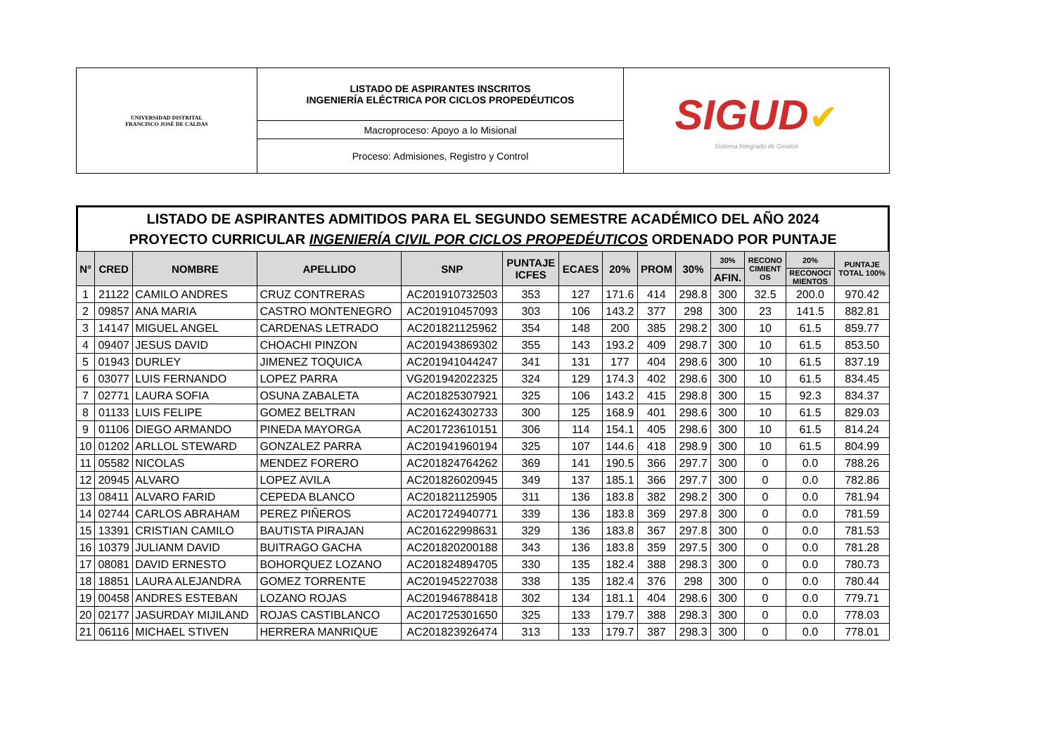| UNIVERSIDAD DISTRITAL FRANCISCO JOSÉ DE CALDAS | LISTADO DE ASPIRANTES INSCRITOS INGENIERÍA ELÉCTRICA POR CICLOS PROPEDÉUTICOS | SIGUD ✔ Sistema Integrado de Gestión |
| | Macroproceso: Apoyo a lo Misional | |
| | Proceso: Admisiones, Registro y Control | |
LISTADO DE ASPIRANTES ADMITIDOS PARA EL SEGUNDO SEMESTRE ACADÉMICO DEL AÑO 2024
PROYECTO CURRICULAR INGENIERÍA CIVIL POR CICLOS PROPEDÉUTICOS ORDENADO POR PUNTAJE
| N° | CRED | NOMBRE | APELLIDO | SNP | PUNTAJE ICFES | ECAES | 20% | PROM | 30% | 30% | RECONO CIMIENT OS | 20% | PUNTAJE TOTAL 100% |
| --- | --- | --- | --- | --- | --- | --- | --- | --- | --- | --- | --- | --- | --- |
| | | | | | | | | | | AFIN. | | RECONOCI MIENTOS | |
| 1 | 21122 | CAMILO ANDRES | CRUZ CONTRERAS | AC201910732503 | 353 | 127 | 171.6 | 414 | 298.8 | 300 | 32.5 | 200.0 | 970.42 |
| 2 | 09857 | ANA MARIA | CASTRO MONTENEGRO | AC201910457093 | 303 | 106 | 143.2 | 377 | 298 | 300 | 23 | 141.5 | 882.81 |
| 3 | 14147 | MIGUEL ANGEL | CARDENAS LETRADO | AC201821125962 | 354 | 148 | 200 | 385 | 298.2 | 300 | 10 | 61.5 | 859.77 |
| 4 | 09407 | JESUS DAVID | CHOACHI PINZON | AC201943869302 | 355 | 143 | 193.2 | 409 | 298.7 | 300 | 10 | 61.5 | 853.50 |
| 5 | 01943 | DURLEY | JIMENEZ TOQUICA | AC201941044247 | 341 | 131 | 177 | 404 | 298.6 | 300 | 10 | 61.5 | 837.19 |
| 6 | 03077 | LUIS FERNANDO | LOPEZ PARRA | VG201942022325 | 324 | 129 | 174.3 | 402 | 298.6 | 300 | 10 | 61.5 | 834.45 |
| 7 | 02771 | LAURA SOFIA | OSUNA ZABALETA | AC201825307921 | 325 | 106 | 143.2 | 415 | 298.8 | 300 | 15 | 92.3 | 834.37 |
| 8 | 01133 | LUIS FELIPE | GOMEZ BELTRAN | AC201624302733 | 300 | 125 | 168.9 | 401 | 298.6 | 300 | 10 | 61.5 | 829.03 |
| 9 | 01106 | DIEGO ARMANDO | PINEDA MAYORGA | AC201723610151 | 306 | 114 | 154.1 | 405 | 298.6 | 300 | 10 | 61.5 | 814.24 |
| 10 | 01202 | ARLLOL STEWARD | GONZALEZ PARRA | AC201941960194 | 325 | 107 | 144.6 | 418 | 298.9 | 300 | 10 | 61.5 | 804.99 |
| 11 | 05582 | NICOLAS | MENDEZ FORERO | AC201824764262 | 369 | 141 | 190.5 | 366 | 297.7 | 300 | 0 | 0.0 | 788.26 |
| 12 | 20945 | ALVARO | LOPEZ AVILA | AC201826020945 | 349 | 137 | 185.1 | 366 | 297.7 | 300 | 0 | 0.0 | 782.86 |
| 13 | 08411 | ALVARO FARID | CEPEDA BLANCO | AC201821125905 | 311 | 136 | 183.8 | 382 | 298.2 | 300 | 0 | 0.0 | 781.94 |
| 14 | 02744 | CARLOS ABRAHAM | PEREZ PIÑEROS | AC201724940771 | 339 | 136 | 183.8 | 369 | 297.8 | 300 | 0 | 0.0 | 781.59 |
| 15 | 13391 | CRISTIAN CAMILO | BAUTISTA PIRAJAN | AC201622998631 | 329 | 136 | 183.8 | 367 | 297.8 | 300 | 0 | 0.0 | 781.53 |
| 16 | 10379 | JULIANM DAVID | BUITRAGO GACHA | AC201820200188 | 343 | 136 | 183.8 | 359 | 297.5 | 300 | 0 | 0.0 | 781.28 |
| 17 | 08081 | DAVID ERNESTO | BOHORQUEZ LOZANO | AC201824894705 | 330 | 135 | 182.4 | 388 | 298.3 | 300 | 0 | 0.0 | 780.73 |
| 18 | 18851 | LAURA ALEJANDRA | GOMEZ TORRENTE | AC201945227038 | 338 | 135 | 182.4 | 376 | 298 | 300 | 0 | 0.0 | 780.44 |
| 19 | 00458 | ANDRES ESTEBAN | LOZANO ROJAS | AC201946788418 | 302 | 134 | 181.1 | 404 | 298.6 | 300 | 0 | 0.0 | 779.71 |
| 20 | 02177 | JASURDAY MIJILAND | ROJAS CASTIBLANCO | AC201725301650 | 325 | 133 | 179.7 | 388 | 298.3 | 300 | 0 | 0.0 | 778.03 |
| 21 | 06116 | MICHAEL STIVEN | HERRERA MANRIQUE | AC201823926474 | 313 | 133 | 179.7 | 387 | 298.3 | 300 | 0 | 0.0 | 778.01 |